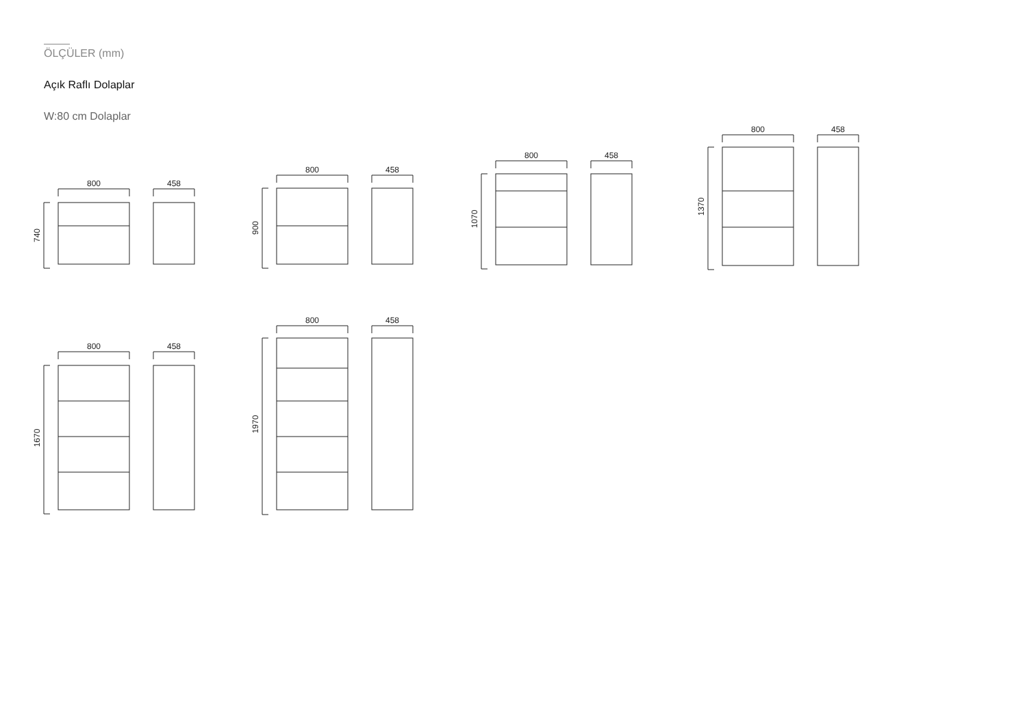ÖLÇÜLER (mm)
Açık Raflı Dolaplar
W:80 cm Dolaplar
800
458
740
800
458
900
800
458
1070
800
458
1370
800
458
1670
800
458
1970